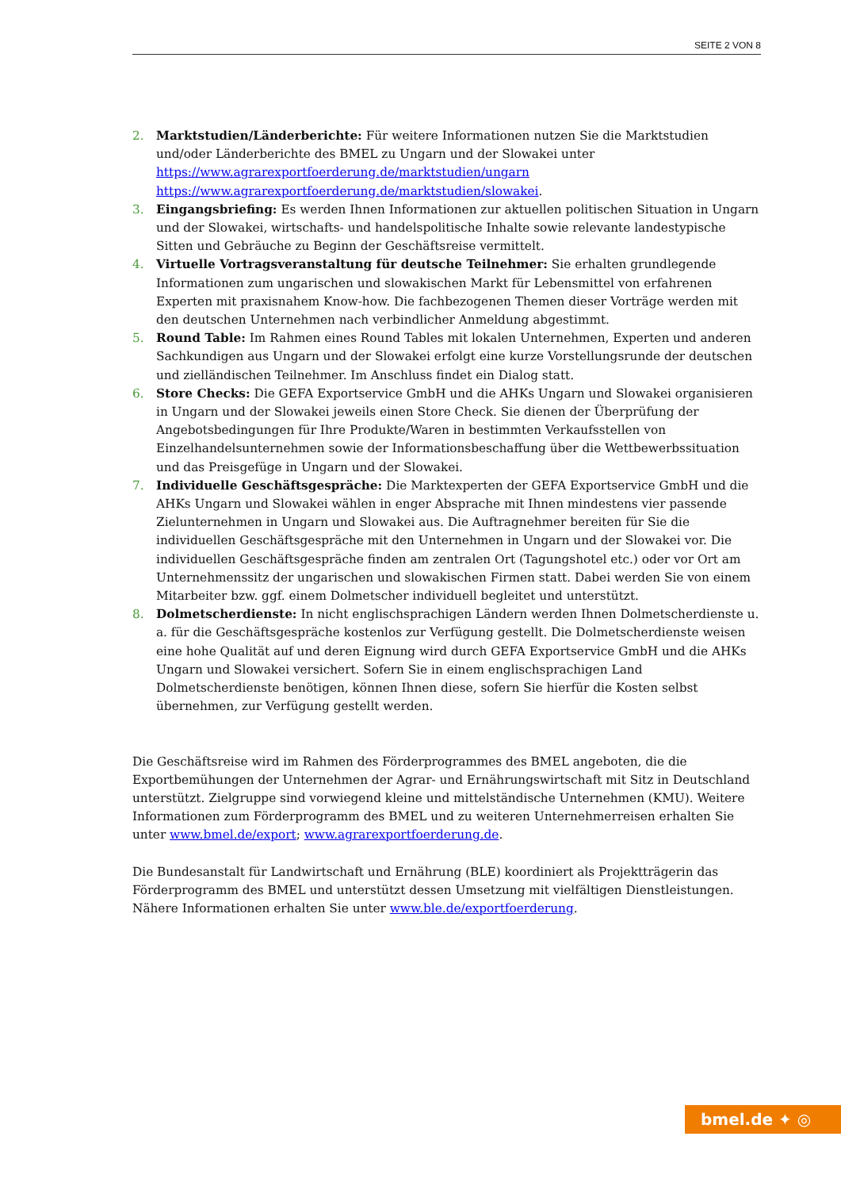SEITE 2 VON 8
2. Marktstudien/Länderberichte: Für weitere Informationen nutzen Sie die Marktstudien und/oder Länderberichte des BMEL zu Ungarn und der Slowakei unter https://www.agrarexportfoerderung.de/marktstudien/ungarn https://www.agrarexportfoerderung.de/marktstudien/slowakei.
3. Eingangsbriefing: Es werden Ihnen Informationen zur aktuellen politischen Situation in Ungarn und der Slowakei, wirtschafts- und handelspolitische Inhalte sowie relevante landestypische Sitten und Gebräuche zu Beginn der Geschäftsreise vermittelt.
4. Virtuelle Vortragsveranstaltung für deutsche Teilnehmer: Sie erhalten grundlegende Informationen zum ungarischen und slowakischen Markt für Lebensmittel von erfahrenen Experten mit praxisnahem Know-how. Die fachbezogenen Themen dieser Vorträge werden mit den deutschen Unternehmen nach verbindlicher Anmeldung abgestimmt.
5. Round Table: Im Rahmen eines Round Tables mit lokalen Unternehmen, Experten und anderen Sachkundigen aus Ungarn und der Slowakei erfolgt eine kurze Vorstellungsrunde der deutschen und zielländischen Teilnehmer. Im Anschluss findet ein Dialog statt.
6. Store Checks: Die GEFA Exportservice GmbH und die AHKs Ungarn und Slowakei organisieren in Ungarn und der Slowakei jeweils einen Store Check. Sie dienen der Überprüfung der Angebotsbedingungen für Ihre Produkte/Waren in bestimmten Verkaufsstellen von Einzelhandelsunternehmen sowie der Informationsbeschaffung über die Wettbewerbssituation und das Preisgefüge in Ungarn und der Slowakei.
7. Individuelle Geschäftsgespräche: Die Marktexperten der GEFA Exportservice GmbH und die AHKs Ungarn und Slowakei wählen in enger Absprache mit Ihnen mindestens vier passende Zielunternehmen in Ungarn und Slowakei aus. Die Auftragnehmer bereiten für Sie die individuellen Geschäftsgespräche mit den Unternehmen in Ungarn und der Slowakei vor. Die individuellen Geschäftsgespräche finden am zentralen Ort (Tagungshotel etc.) oder vor Ort am Unternehmenssitz der ungarischen und slowakischen Firmen statt. Dabei werden Sie von einem Mitarbeiter bzw. ggf. einem Dolmetscher individuell begleitet und unterstützt.
8. Dolmetscherdienste: In nicht englischsprachigen Ländern werden Ihnen Dolmetscherdienste u. a. für die Geschäftsgespräche kostenlos zur Verfügung gestellt. Die Dolmetscherdienste weisen eine hohe Qualität auf und deren Eignung wird durch GEFA Exportservice GmbH und die AHKs Ungarn und Slowakei versichert. Sofern Sie in einem englischsprachigen Land Dolmetscherdienste benötigen, können Ihnen diese, sofern Sie hierfür die Kosten selbst übernehmen, zur Verfügung gestellt werden.
Die Geschäftsreise wird im Rahmen des Förderprogrammes des BMEL angeboten, die die Exportbemühungen der Unternehmen der Agrar- und Ernährungswirtschaft mit Sitz in Deutschland unterstützt. Zielgruppe sind vorwiegend kleine und mittelständische Unternehmen (KMU). Weitere Informationen zum Förderprogramm des BMEL und zu weiteren Unternehmerreisen erhalten Sie unter www.bmel.de/export; www.agrarexportfoerderung.de.
Die Bundesanstalt für Landwirtschaft und Ernährung (BLE) koordiniert als Projektträgerin das Förderprogramm des BMEL und unterstützt dessen Umsetzung mit vielfältigen Dienstleistungen. Nähere Informationen erhalten Sie unter www.ble.de/exportfoerderung.
bmel.de ✦ ◎